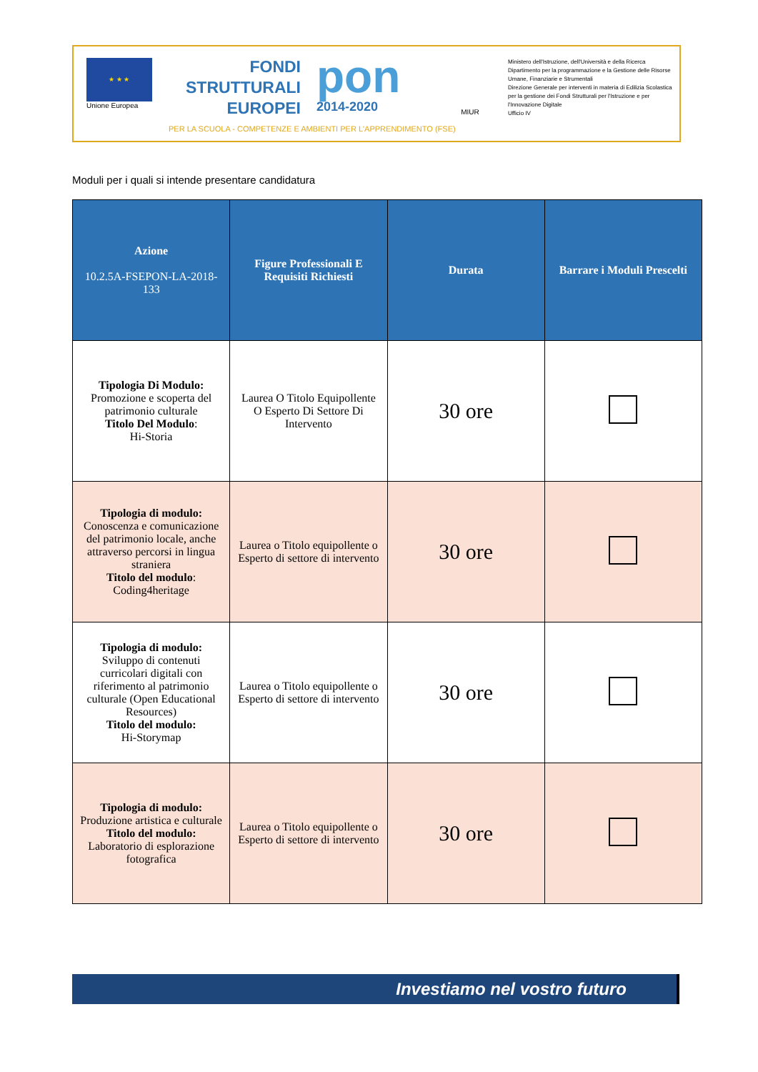★ ★ ★
Unione Europea
FONDI
STRUTTURALI
EUROPEI
pon
2014-2020
MIUR
Ministero dell'Istruzione, dell'Università e della Ricerca
Dipartimento per la programmazione e la Gestione delle Risorse Umane, Finanziarie e Strumentali
Direzione Generale per interventi in materia di Edilizia Scolastica per la gestione dei Fondi Strutturali per l'Istruzione e per l'Innovazione Digitale
Ufficio IV
PER LA SCUOLA - COMPETENZE E AMBIENTI PER L'APPRENDIMENTO (FSE)
Moduli per i quali si intende presentare candidatura
| Azione 10.2.5A-FSEPON-LA-2018-133 | Figure Professionali E Requisiti Richiesti | Durata | Barrare i Moduli Prescelti |
| --- | --- | --- | --- |
| Tipologia Di Modulo: Promozione e scoperta del patrimonio culturale Titolo Del Modulo : Hi-Storia | Laurea O Titolo Equipollente O Esperto Di Settore Di Intervento | 30 ore | |
| Tipologia di modulo: Conoscenza e comunicazione del patrimonio locale, anche attraverso percorsi in lingua straniera Titolo del modulo : Coding4heritage | Laurea o Titolo equipollente o Esperto di settore di intervento | 30 ore | |
| Tipologia di modulo: Sviluppo di contenuti curricolari digitali con riferimento al patrimonio culturale (Open Educational Resources) Titolo del modulo: Hi-Storymap | Laurea o Titolo equipollente o Esperto di settore di intervento | 30 ore | |
| Tipologia di modulo: Produzione artistica e culturale Titolo del modulo: Laboratorio di esplorazione fotografica | Laurea o Titolo equipollente o Esperto di settore di intervento | 30 ore | |
Investiamo nel vostro futuro